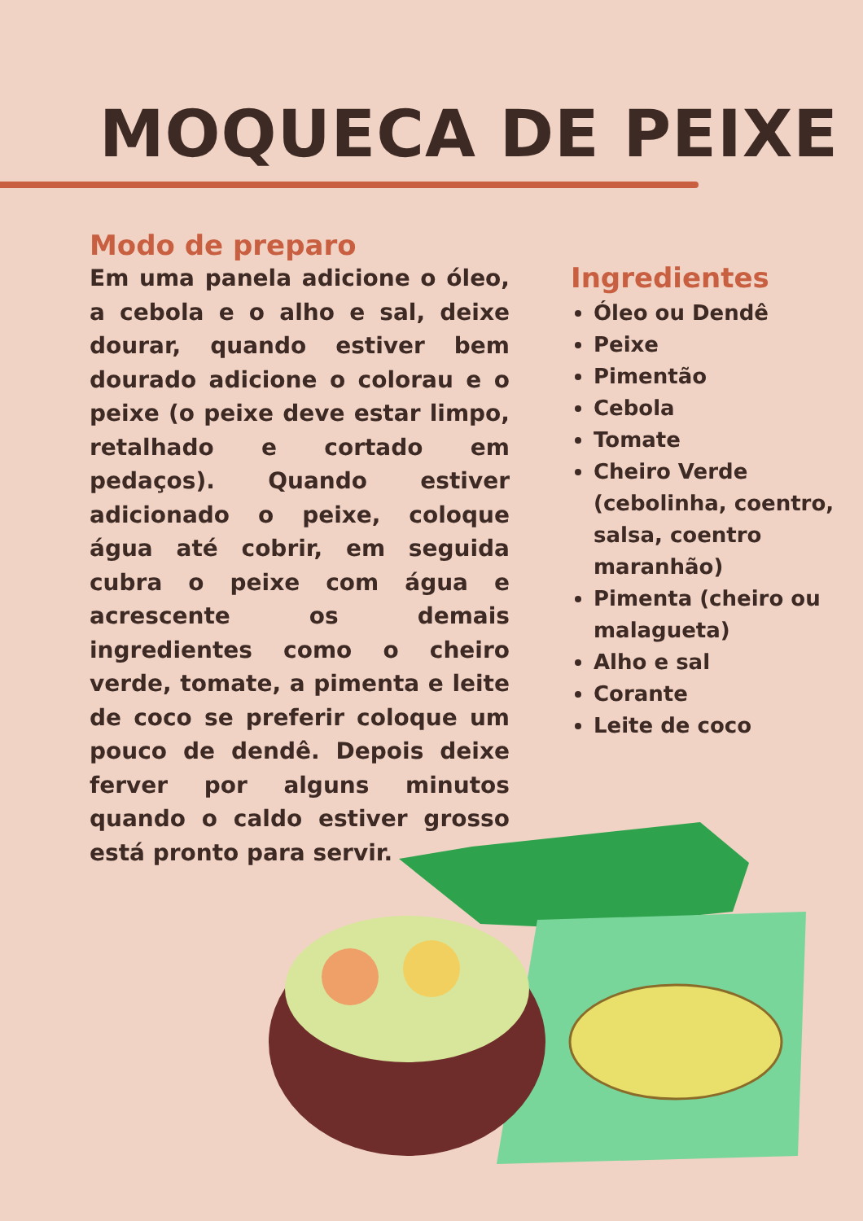MOQUECA DE PEIXE
Modo de preparo
Em uma panela adicione o óleo, a cebola e o alho e sal, deixe dourar, quando estiver bem dourado adicione o colorau e o peixe (o peixe deve estar limpo, retalhado e cortado em pedaços). Quando estiver adicionado o peixe, coloque água até cobrir, em seguida cubra o peixe com água e acrescente os demais ingredientes como o cheiro verde, tomate, a pimenta e leite de coco se preferir coloque um pouco de dendê. Depois deixe ferver por alguns minutos quando o caldo estiver grosso está pronto para servir.
Ingredientes
Óleo ou Dendê
Peixe
Pimentão
Cebola
Tomate
Cheiro Verde (cebolinha, coentro, salsa, coentro maranhão)
Pimenta (cheiro ou malagueta)
Alho e sal
Corante
Leite de coco